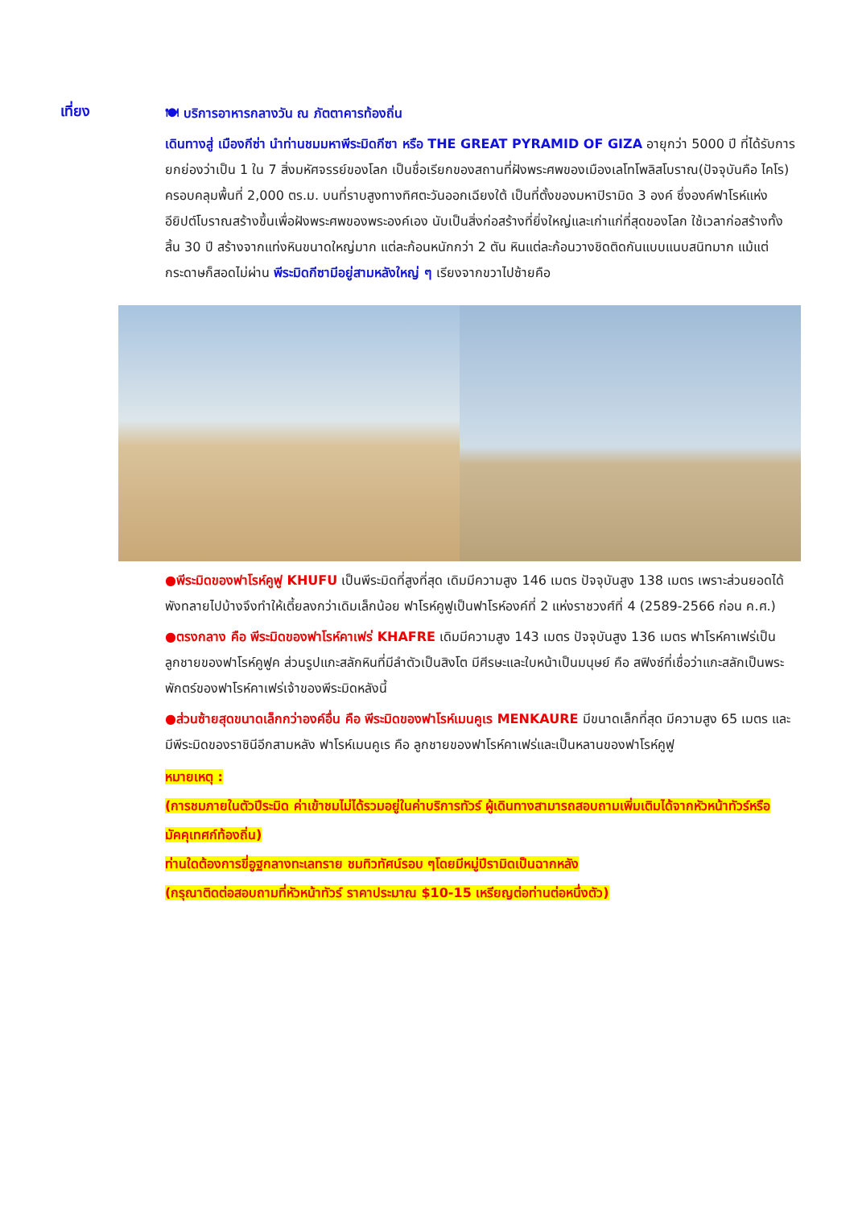เที่ยง
🍽 บริการอาหารกลางวัน ณ ภัตตาคารท้องถิ่น
เดินทางสู่ เมืองกีซ่า นำท่านชมมหาพีระมิดกีซา หรือ THE GREAT PYRAMID OF GIZA อายุกว่า 5000 ปี ที่ได้รับการยกย่องว่าเป็น 1 ใน 7 สิ่งมหัศจรรย์ของโลก เป็นชื่อเรียกของสถานที่ฝังพระศพของเมืองเลโทโพลิสโบราณ(ปัจจุบันคือ ไคโร) ครอบคลุมพื้นที่ 2,000 ตร.ม. บนที่ราบสูงทางทิศตะวันออกเฉียงใต้ เป็นที่ตั้งของมหาปิรามิด 3 องค์ ซึ่งองค์ฟาโรห์แห่งอียิปต์โบราณสร้างขึ้นเพื่อฝังพระศพของพระองค์เอง นับเป็นสิ่งก่อสร้างที่ยิ่งใหญ่และเก่าแก่ที่สุดของโลก ใช้เวลาก่อสร้างทั้งสิ้น 30 ปี สร้างจากแท่งหินขนาดใหญ่มาก แต่ละก้อนหนักกว่า 2 ตัน หินแต่ละก้อนวางชิดติดกันแบบแนบสนิทมาก แม้แต่กระดาษก็สอดไม่ผ่าน พีระมิดกีซามีอยู่สามหลังใหญ่ ๆ เรียงจากขวาไปซ้ายคือ
●พีระมิดของฟาโรห์คูฟู KHUFU เป็นพีระมิดที่สูงที่สุด เดิมมีความสูง 146 เมตร ปัจจุบันสูง 138 เมตร เพราะส่วนยอดได้พังทลายไปบ้างจึงทำให้เตี้ยลงกว่าเดิมเล็กน้อย ฟาโรห์คูฟูเป็นฟาโรห์องค์ที่ 2 แห่งราชวงศ์ที่ 4 (2589-2566 ก่อน ค.ศ.)
●ตรงกลาง คือ พีระมิดของฟาโรห์คาเฟร่ KHAFRE เดิมมีความสูง 143 เมตร ปัจจุบันสูง 136 เมตร ฟาโรห์คาเฟร่เป็นลูกชายของฟาโรห์คูฟูค ส่วนรูปแกะสลักหินที่มีลำตัวเป็นสิงโต มีศีรษะและใบหน้าเป็นมนุษย์ คือ สฟิงซ์ที่เชื่อว่าแกะสลักเป็นพระพักตร์ของฟาโรห์คาเฟร่เจ้าของพีระมิดหลังนี้
●ส่วนซ้ายสุดขนาดเล็กกว่าองค์อื่น คือ พีระมิดของฟาโรห์เมนคูเร MENKAURE มีขนาดเล็กที่สุด มีความสูง 65 เมตร และมีพีระมิดของราชินีอีกสามหลัง ฟาโรห์เมนคูเร คือ ลูกชายของฟาโรห์คาเฟร่และเป็นหลานของฟาโรห์คูฟู
หมายเหตุ :
(การชมภายในตัวปีระมิด ค่าเข้าชมไม่ได้รวมอยู่ในค่าบริการทัวร์ ผู้เดินทางสามารถสอบถามเพิ่มเติมได้จากหัวหน้าทัวร์หรือมัคคุเทศก์ท้องถิ่น)
ท่านใดต้องการขี่อูฐกลางทะเลทราย ชมทิวทัศน์รอบ ๆโดยมีหมู่ปีรามิดเป็นฉากหลัง
(กรุณาติดต่อสอบถามที่หัวหน้าทัวร์ ราคาประมาณ $10-15 เหรียญต่อท่านต่อหนึ่งตัว)